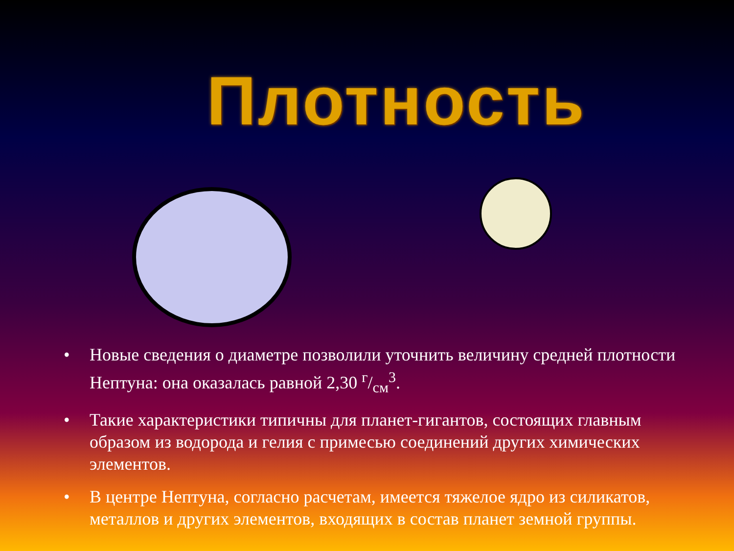Плотность
• Новые сведения о диаметре позволили уточнить величину средней плотности Нептуна: она оказалась равной 2,30 г/см<sup>3</sup>.
• Такие характеристики типичны для планет-гигантов, состоящих главным образом из водорода и гелия с примесью соединений других химических элементов.
• В центре Нептуна, согласно расчетам, имеется тяжелое ядро из силикатов, металлов и других элементов, входящих в состав планет земной группы.